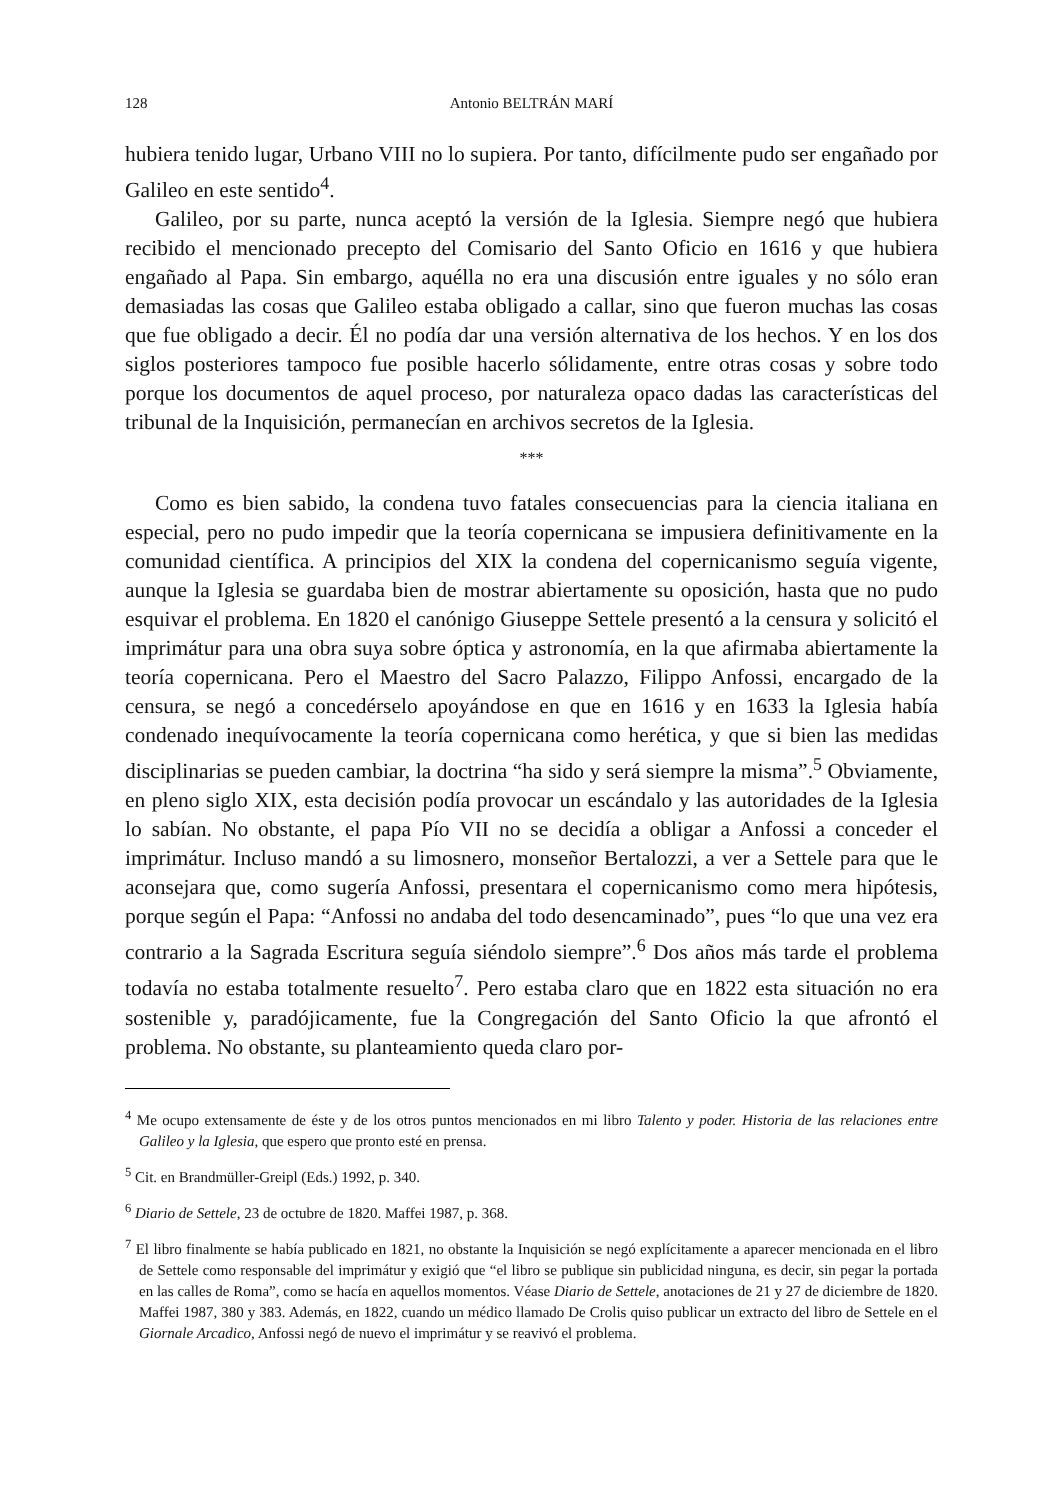128 Antonio BELTRÁN MARÍ
hubiera tenido lugar, Urbano VIII no lo supiera. Por tanto, difícilmente pudo ser engañado por Galileo en este sentido<sup>4</sup>.
Galileo, por su parte, nunca aceptó la versión de la Iglesia. Siempre negó que hubiera recibido el mencionado precepto del Comisario del Santo Oficio en 1616 y que hubiera engañado al Papa. Sin embargo, aquélla no era una discusión entre iguales y no sólo eran demasiadas las cosas que Galileo estaba obligado a callar, sino que fueron muchas las cosas que fue obligado a decir. Él no podía dar una versión alternativa de los hechos. Y en los dos siglos posteriores tampoco fue posible hacerlo sólidamente, entre otras cosas y sobre todo porque los documentos de aquel proceso, por naturaleza opaco dadas las características del tribunal de la Inquisición, permanecían en archivos secretos de la Iglesia.
***
Como es bien sabido, la condena tuvo fatales consecuencias para la ciencia italiana en especial, pero no pudo impedir que la teoría copernicana se impusiera definitivamente en la comunidad científica. A principios del XIX la condena del copernicanismo seguía vigente, aunque la Iglesia se guardaba bien de mostrar abiertamente su oposición, hasta que no pudo esquivar el problema. En 1820 el canónigo Giuseppe Settele presentó a la censura y solicitó el imprimátur para una obra suya sobre óptica y astronomía, en la que afirmaba abiertamente la teoría copernicana. Pero el Maestro del Sacro Palazzo, Filippo Anfossi, encargado de la censura, se negó a concedérselo apoyándose en que en 1616 y en 1633 la Iglesia había condenado inequívocamente la teoría copernicana como herética, y que si bien las medidas disciplinarias se pueden cambiar, la doctrina “ha sido y será siempre la misma”.<sup>5</sup> Obviamente, en pleno siglo XIX, esta decisión podía provocar un escándalo y las autoridades de la Iglesia lo sabían. No obstante, el papa Pío VII no se decidía a obligar a Anfossi a conceder el imprimátur. Incluso mandó a su limosnero, monseñor Bertalozzi, a ver a Settele para que le aconsejara que, como sugería Anfossi, presentara el copernicanismo como mera hipótesis, porque según el Papa: “Anfossi no andaba del todo desencaminado”, pues “lo que una vez era contrario a la Sagrada Escritura seguía siéndolo siempre”.<sup>6</sup> Dos años más tarde el problema todavía no estaba totalmente resuelto<sup>7</sup>. Pero estaba claro que en 1822 esta situación no era sostenible y, paradójicamente, fue la Congregación del Santo Oficio la que afrontó el problema. No obstante, su planteamiento queda claro por-
<sup>4</sup> Me ocupo extensamente de éste y de los otros puntos mencionados en mi libro Talento y poder. Historia de las relaciones entre Galileo y la Iglesia, que espero que pronto esté en prensa.
<sup>5</sup> Cit. en Brandmüller-Greipl (Eds.) 1992, p. 340.
<sup>6</sup> Diario de Settele, 23 de octubre de 1820. Maffei 1987, p. 368.
<sup>7</sup> El libro finalmente se había publicado en 1821, no obstante la Inquisición se negó explícitamente a aparecer mencionada en el libro de Settele como responsable del imprimátur y exigió que “el libro se publique sin publicidad ninguna, es decir, sin pegar la portada en las calles de Roma”, como se hacía en aquellos momentos. Véase Diario de Settele, anotaciones de 21 y 27 de diciembre de 1820. Maffei 1987, 380 y 383. Además, en 1822, cuando un médico llamado De Crolis quiso publicar un extracto del libro de Settele en el Giornale Arcadico, Anfossi negó de nuevo el imprimátur y se reavivó el problema.